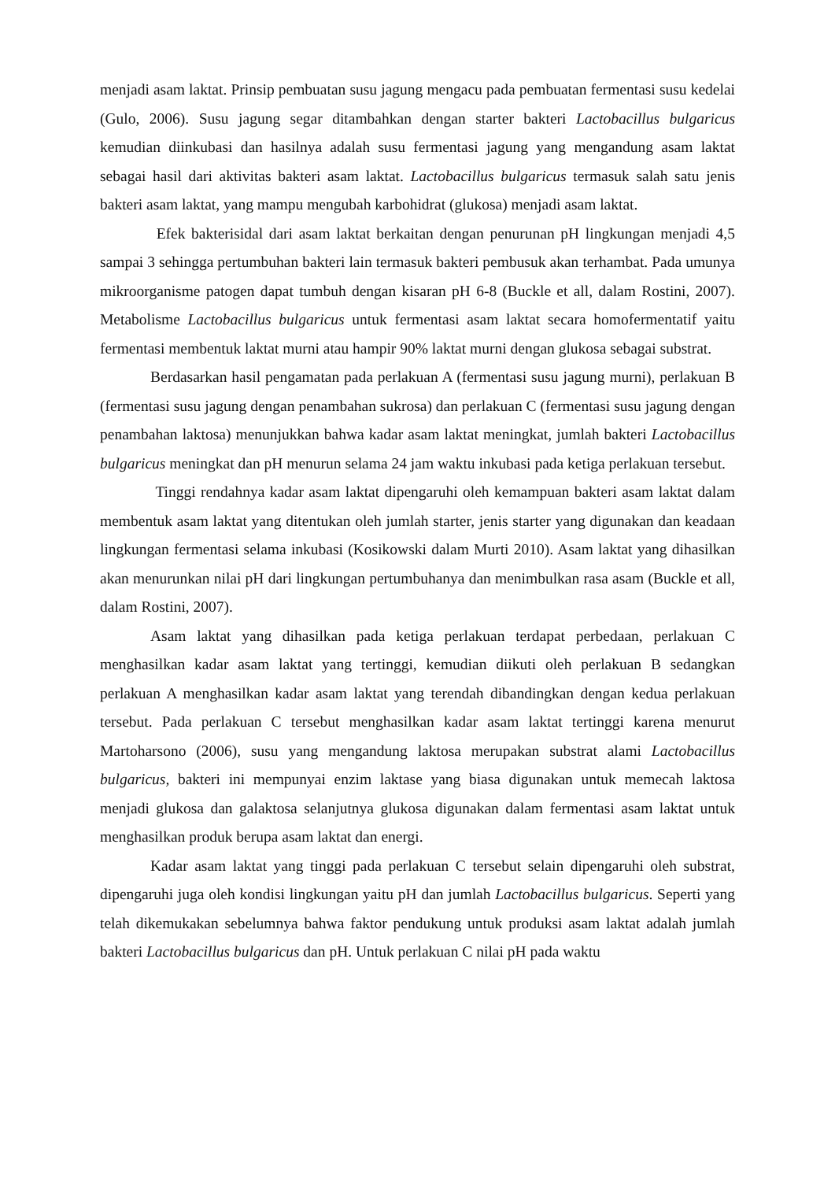menjadi asam laktat. Prinsip pembuatan susu jagung mengacu pada pembuatan fermentasi susu kedelai (Gulo, 2006). Susu jagung segar ditambahkan dengan starter bakteri Lactobacillus bulgaricus kemudian diinkubasi dan hasilnya adalah susu fermentasi jagung yang mengandung asam laktat sebagai hasil dari aktivitas bakteri asam laktat. Lactobacillus bulgaricus termasuk salah satu jenis bakteri asam laktat, yang mampu mengubah karbohidrat (glukosa) menjadi asam laktat.
Efek bakterisidal dari asam laktat berkaitan dengan penurunan pH lingkungan menjadi 4,5 sampai 3 sehingga pertumbuhan bakteri lain termasuk bakteri pembusuk akan terhambat. Pada umunya mikroorganisme patogen dapat tumbuh dengan kisaran pH 6-8 (Buckle et all, dalam Rostini, 2007). Metabolisme Lactobacillus bulgaricus untuk fermentasi asam laktat secara homofermentatif yaitu fermentasi membentuk laktat murni atau hampir 90% laktat murni dengan glukosa sebagai substrat.
Berdasarkan hasil pengamatan pada perlakuan A (fermentasi susu jagung murni), perlakuan B (fermentasi susu jagung dengan penambahan sukrosa) dan perlakuan C (fermentasi susu jagung dengan penambahan laktosa) menunjukkan bahwa kadar asam laktat meningkat, jumlah bakteri Lactobacillus bulgaricus meningkat dan pH menurun selama 24 jam waktu inkubasi pada ketiga perlakuan tersebut.
Tinggi rendahnya kadar asam laktat dipengaruhi oleh kemampuan bakteri asam laktat dalam membentuk asam laktat yang ditentukan oleh jumlah starter, jenis starter yang digunakan dan keadaan lingkungan fermentasi selama inkubasi (Kosikowski dalam Murti 2010). Asam laktat yang dihasilkan akan menurunkan nilai pH dari lingkungan pertumbuhanya dan menimbulkan rasa asam (Buckle et all, dalam Rostini, 2007).
Asam laktat yang dihasilkan pada ketiga perlakuan terdapat perbedaan, perlakuan C menghasilkan kadar asam laktat yang tertinggi, kemudian diikuti oleh perlakuan B sedangkan perlakuan A menghasilkan kadar asam laktat yang terendah dibandingkan dengan kedua perlakuan tersebut. Pada perlakuan C tersebut menghasilkan kadar asam laktat tertinggi karena menurut Martoharsono (2006), susu yang mengandung laktosa merupakan substrat alami Lactobacillus bulgaricus, bakteri ini mempunyai enzim laktase yang biasa digunakan untuk memecah laktosa menjadi glukosa dan galaktosa selanjutnya glukosa digunakan dalam fermentasi asam laktat untuk menghasilkan produk berupa asam laktat dan energi.
Kadar asam laktat yang tinggi pada perlakuan C tersebut selain dipengaruhi oleh substrat, dipengaruhi juga oleh kondisi lingkungan yaitu pH dan jumlah Lactobacillus bulgaricus. Seperti yang telah dikemukakan sebelumnya bahwa faktor pendukung untuk produksi asam laktat adalah jumlah bakteri Lactobacillus bulgaricus dan pH. Untuk perlakuan C nilai pH pada waktu